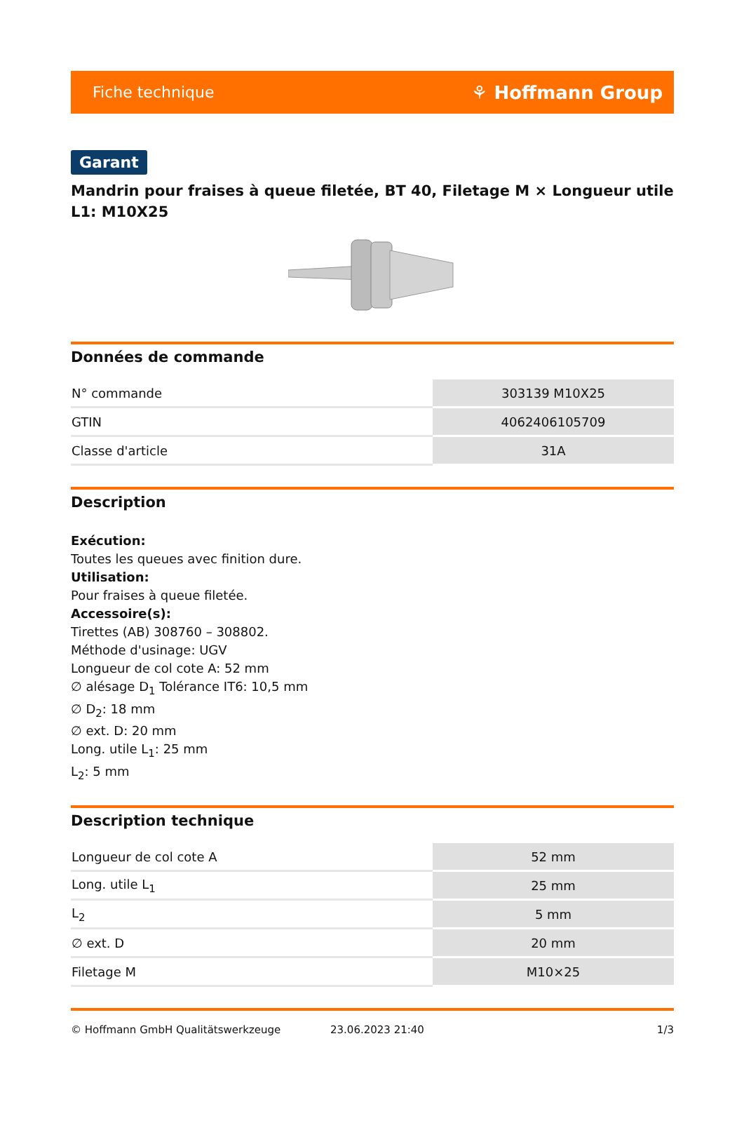Fiche technique ⚘ Hoffmann Group
Garant
Mandrin pour fraises à queue filetée, BT 40, Filetage M × Longueur utile L1: M10X25
Données de commande
| N° commande | 303139 M10X25 |
| GTIN | 4062406105709 |
| Classe d'article | 31A |
Description
Exécution:
Toutes les queues avec finition dure.
Utilisation:
Pour fraises à queue filetée.
Accessoire(s):
Tirettes (AB) 308760 – 308802.
Méthode d'usinage: UGV
Longueur de col cote A: 52 mm
∅ alésage D<sub>1</sub> Tolérance IT6: 10,5 mm
∅ D<sub>2</sub>: 18 mm
∅ ext. D: 20 mm
Long. utile L<sub>1</sub>: 25 mm
L<sub>2</sub>: 5 mm
Description technique
| Longueur de col cote A | 52 mm |
| Long. utile L<sub>1</sub> | 25 mm |
| L<sub>2</sub> | 5 mm |
| ∅ ext. D | 20 mm |
| Filetage M | M10×25 |
© Hoffmann GmbH Qualitätswerkzeuge 23.06.2023 21:40 1/3